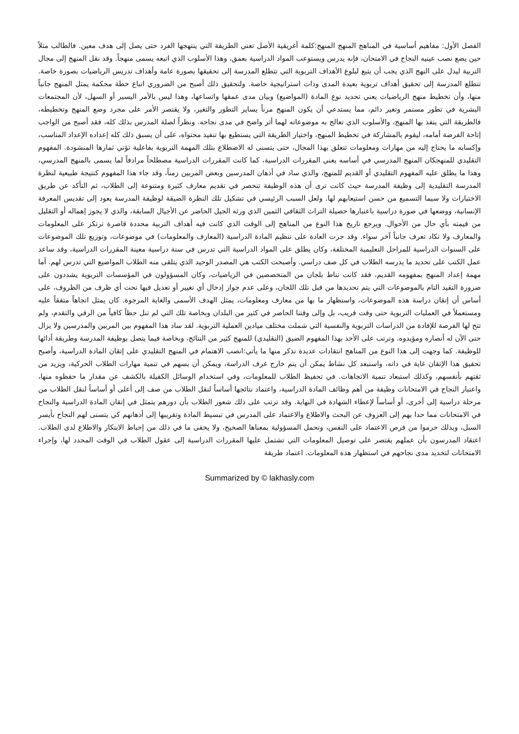الفصل الأول: مفاهيم أساسية في المناهج المنهج المنهج:كلمة أغريقية الأصل تعني الطريقة التي ينتهجها الفرد حتى يصل إلى هدف معين. فالطالب مثلاً حين يضع نصب عينيه النجاح في الامتحان، فإنه يدرس ويستوعب المواد الدراسية بعمق، وهذا الأسلوب الذي اتبعه يسمى منهجاً. وقد نقل المنهج إلى مجال التربية ليدل على النهج الذي يجب أن يتبع لبلوغ الأهداف التربوية التي تتطلع المدرسة إلى تحقيقها بصورة عامة وأهداف تدريس الرياضيات بصورة خاصة. تتطلع المدرسة إلى تحقيق أهداف تربوية بعيدة المدى وذات استراتيجية خاصة. ولتحقيق ذلك أصبح من الضروري اتباع خطة محكمة يمثل المنهج جانباً منها، وأن تخطيط منهج الرياضيات يعني تحديد نوع المادة (المواضيع) وبيان مدى عمقها واتساعها، وهذا ليس بالأمر اليسير أو السهل، لأن المجتمعات البشرية في تطور مستمر وتغير دائم، مما يستدعي أن يكون المنهج مرناً يساير التطور والتغير، ولا يقتصر الأمر على مجرد وضع المنهج وتخطيطه، فالطريقة التي ينفذ بها المنهج، والأسلوب الذي تعالج به موضوعاته لهما أثر واضح في مدى نجاحه. ونظراً لصلة المدرس بذلك كله، فقد أصبح من الواجب إتاحة الفرصة أمامه، ليقوم بالمشاركة في تخطيط المنهج، واختيار الطريقة التي يستطيع بها تنفيذ محتواه، على أن يسبق ذلك كله إعداده الإعداد المناسب، وإكسابه ما يحتاج إليه من مهارات ومعلومات تتعلق بهذا المجال، حتى يتسنى له الاضطلاع بتلك المهمة التربوية بفاعلية تؤتي ثمارها المنشودة. المفهوم التقليدي للمنهجكان المنهج المدرسي في أساسه يعني المقررات الدراسية، كما كانت المقررات الدراسية مصطلحاً مرادفاً لما يسمى بالمنهج المدرسي، وهذا ما يطلق عليه المفهوم التقليدي أو القديم للمنهج، والذي ساد في أذهان المدرسين وبعض المربين زمناً، وقد جاء هذا المفهوم كنتيجة طبيعية لنظرة المدرسة التقليدية إلى وظيفة المدرسة حيث كانت ترى أن هذه الوظيفة تنحصر في تقديم معارف كثيرة ومتنوعة إلى الطلاب، ثم التأكد عن طريق الاختبارات ولا سيما التسميع من حسن استيعابهم لها. ولعل السبب الرئيسي في تشكيل تلك النظرة الضيقة لوظيفة المدرسة يعود إلى تقديس المعرفة الإنسانية، ووضعها في صورة دراسية باعتبارها حصيلة التراث الثقافي الثمين الذي ورثه الجيل الحاضر عن الأجيال السابقة، والذي لا يجوز إهماله أو التقليل من قيمته بأي حال من الأحوال. ويرجع تاريخ هذا النوع من المناهج إلى الوقت الذي كانت فيه أهداف التربية محددة قاصرة ترتكز على المعلومات والمعارف ولا تكاد تعرف جانباً آخر سواء. وقد جرت العادة على تنظيم المادة الدراسية (المعارف والمعلومات) في موضوعات، وتوزيع تلك الموضوعات على السنوات الدراسية للمراحل التعليمية المختلفة، وكان يطلق على المواد الدراسية التي تدرس في سنة دراسية معينة المقررات الدراسية، وقد ساعد عمل الكتب على تحديد ما يدرسه الطلاب في كل صف دراسي. وأصبحت الكتب هي المصدر الوحيد الذي يتلقى منه الطلاب المواضيع التي تدرس لهم. أما مهمة إعداد المنهج بمفهومه القديم، فقد كانت تناط بلجان من المتخصصين في الرياضيات، وكان المسؤولون في المؤسسات التربوية يشددون على ضرورة التقيد التام بالموضوعات التي يتم تحديدها من قبل تلك اللجان، وعلى عدم جواز إدخال أي تغيير أو تعديل فيها تحت أي ظرف من الظروف، على أساس أن إتقان دراسة هذه الموضوعات، واستظهار ما بها من معارف ومعلومات، يمثل الهدف الأسمى والغاية المرجوة. كان يمثل اتجاهاً متفقاً عليه ومستعملاً في العمليات التربوية حتى وقت قريب، بل وإلى وقتنا الحاضر في كثير من البلدان وبخاصة تلك التي لم تنل حظاً كافياً من الرقي والتقدم، ولم تتح لها الفرصة للإفادة من الدراسات التربوية والنفسية التي شملت مختلف ميادين العملية التربوية. لقد ساد هذا المفهوم بين المربين والمدرسين ولا يزال حتى الآن له أنصاره ومؤيدوه. وترتب على الأخذ بهذا المفهوم الضيق (التقليدي) للمنهج كثير من النتائج، وبخاصة فيما يتصل بوظيفة المدرسة وطريقة أدائها للوظيفة. كما وجهت إلى هذا النوع من المناهج انتقادات عديدة نذكر منها ما يأتي:انصب الاهتمام في المنهج التقليدي على إتقان المادة الدراسية، وأصبح تحقيق هذا الإتقان غاية في ذاته، واستبعد كل نشاط يمكن أن يتم خارج غرف الدراسة، ويمكن أن يسهم في تنمية مهارات الطلاب الحركية، ويزيد من ثقتهم بأنفسهم، وكذلك استبعاد تنمية الاتجاهات. في تحفيظ الطلاب للمعلومات، وفي استخدام الوسائل الكفيلة بالكشف عن مقدار ما حفظوه منها، واعتبار النجاح في الامتحانات وظيفة من أهم وظائف المادة الدراسية، واعتماد نتائجها أساساً لنقل الطلاب من صف إلى أعلى أو أساساً لنقل الطلاب من مرحلة دراسية إلى أخرى، أو أساساً لإعطاء الشهادة في النهاية. وقد ترتب على ذلك شعور الطلاب بأن دورهم يتمثل في إتقان المادة الدراسية والنجاح في الامتحانات مما حدا بهم إلى العزوف عن البحث والاطلاع والاعتماد على المدرس في تبسيط المادة وتقريبها إلى أذهانهم كي يتسنى لهم النجاح بأيسر السبل، وبذلك حرموا من فرص الاعتماد على النفس، وتحمل المسؤولية بمعناها الصحيح، ولا يخفى ما في ذلك من إحباط الابتكار والاطلاع لدى الطلاب. اعتقاد المدرسون بأن عملهم يقتصر على توصيل المعلومات التي تشتمل عليها المقررات الدراسية إلى عقول الطلاب في الوقت المحدد لها، وإجراء الامتحانات لتحديد مدى نجاحهم في استظهار هذه المعلومات. اعتماد طريقة
Summarized by © lakhasly.com